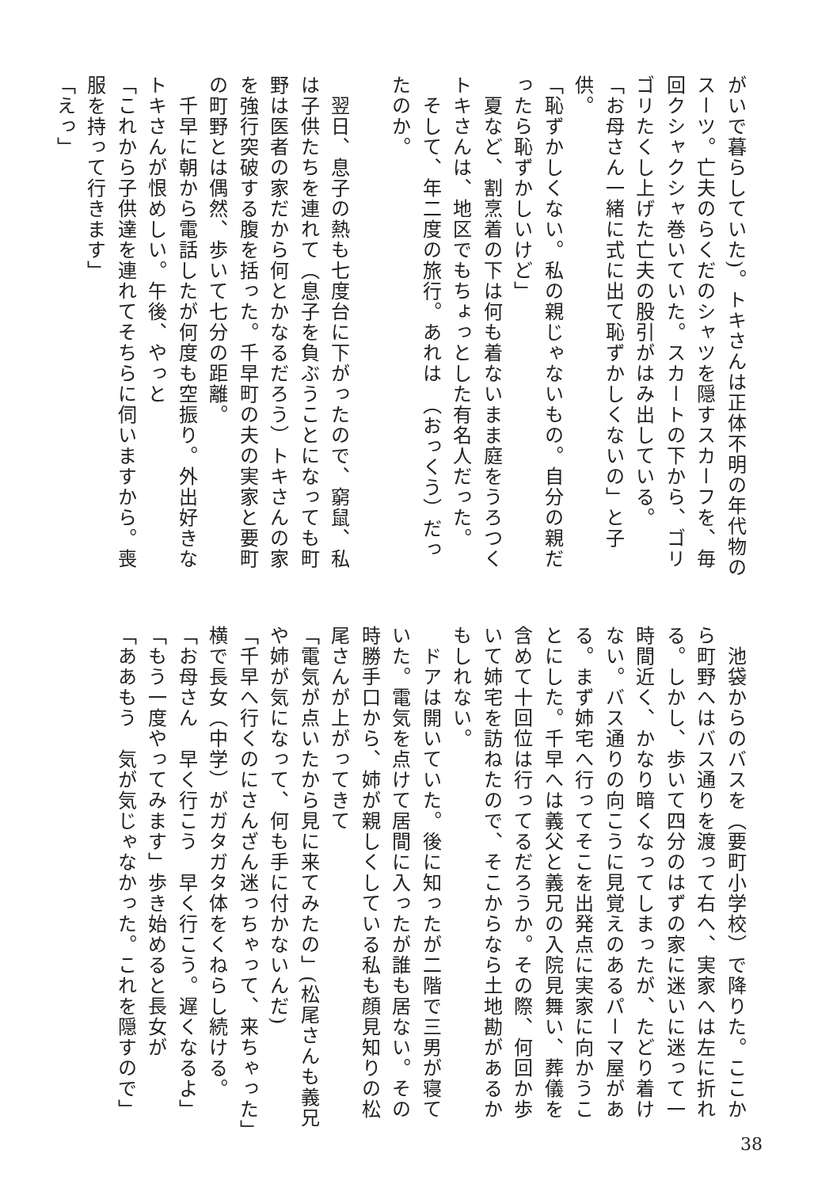がいで暮らしていた)。トキさんは正体不明の年代物の
スーツ。亡夫のらくだのシャツを隠すスカーフを、毎
回クシャクシャ巻いていた。スカートの下から、ゴリ
ゴリたくし上げた亡夫の股引がはみ出している。
「お母さん一緒に式に出て恥ずかしくないの」と子供。
「恥ずかしくない。私の親じゃないもの。自分の親だ
ったら恥ずかしいけど」
　夏など、割烹着の下は何も着ないまま庭をうろつく
トキさんは、地区でもちょっとした有名人だった。
　そして、年二度の旅行。あれは　（おっくう）だっ
たのか。
　
　翌日、息子の熱も七度台に下がったので、窮鼠、私
は子供たちを連れて（息子を負ぶうことになっても町
野は医者の家だから何とかなるだろう）トキさんの家
を強行突破する腹を括った。千早町の夫の実家と要町
の町野とは偶然、歩いて七分の距離。
　千早に朝から電話したが何度も空振り。外出好きな
トキさんが恨めしい。午後、やっと
「これから子供達を連れてそちらに伺いますから。喪
服を持って行きます」
「えっ」
　池袋からのバスを（要町小学校）で降りた。ここか
ら町野へはバス通りを渡って右へ、実家へは左に折れ
る。しかし、歩いて四分のはずの家に迷いに迷って一
時間近く、かなり暗くなってしまったが、たどり着け
ない。バス通りの向こうに見覚えのあるパーマ屋があ
る。まず姉宅へ行ってそこを出発点に実家に向かうこ
とにした。千早へは義父と義兄の入院見舞い、葬儀を
含めて十回位は行ってるだろうか。その際、何回か歩
いて姉宅を訪ねたので、そこからなら土地勘があるか
もしれない。
　ドアは開いていた。後に知ったが二階で三男が寝て
いた。電気を点けて居間に入ったが誰も居ない。その
時勝手口から、姉が親しくしている私も顔見知りの松
尾さんが上がってきて
「電気が点いたから見に来てみたの」(松尾さんも義兄
や姉が気になって、何も手に付かないんだ)
「千早へ行くのにさんざん迷っちゃって、来ちゃった」
横で長女（中学）がガタガタ体をくねらし続ける。
「お母さん　早く行こう　早く行こう。遅くなるよ」
「もう一度やってみます」歩き始めると長女が
「ああもう　気が気じゃなかった。これを隠すので」
38